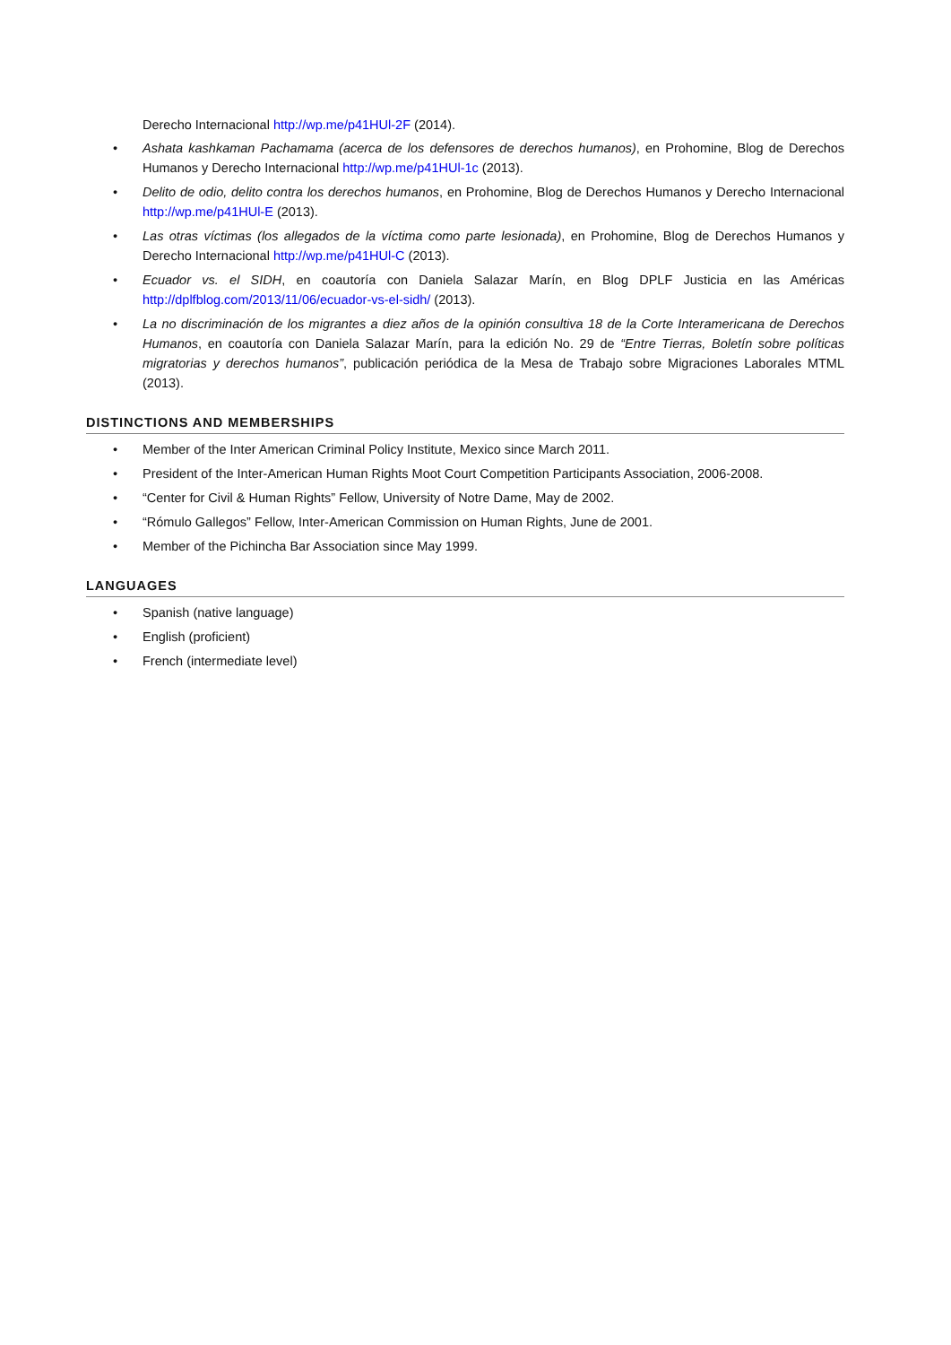Derecho Internacional http://wp.me/p41HUl-2F (2014).
• Ashata kashkaman Pachamama (acerca de los defensores de derechos humanos), en Prohomine, Blog de Derechos Humanos y Derecho Internacional http://wp.me/p41HUl-1c (2013).
• Delito de odio, delito contra los derechos humanos, en Prohomine, Blog de Derechos Humanos y Derecho Internacional http://wp.me/p41HUl-E (2013).
• Las otras víctimas (los allegados de la víctima como parte lesionada), en Prohomine, Blog de Derechos Humanos y Derecho Internacional http://wp.me/p41HUl-C (2013).
• Ecuador vs. el SIDH, en coautoría con Daniela Salazar Marín, en Blog DPLF Justicia en las Américas http://dplfblog.com/2013/11/06/ecuador-vs-el-sidh/ (2013).
• La no discriminación de los migrantes a diez años de la opinión consultiva 18 de la Corte Interamericana de Derechos Humanos, en coautoría con Daniela Salazar Marín, para la edición No. 29 de “Entre Tierras, Boletín sobre políticas migratorias y derechos humanos”, publicación periódica de la Mesa de Trabajo sobre Migraciones Laborales MTML (2013).
DISTINCTIONS AND MEMBERSHIPS
• Member of the Inter American Criminal Policy Institute, Mexico since March 2011.
• President of the Inter-American Human Rights Moot Court Competition Participants Association, 2006-2008.
• “Center for Civil & Human Rights” Fellow, University of Notre Dame, May de 2002.
• “Rómulo Gallegos” Fellow, Inter-American Commission on Human Rights, June de 2001.
• Member of the Pichincha Bar Association since May 1999.
LANGUAGES
• Spanish (native language)
• English (proficient)
• French (intermediate level)